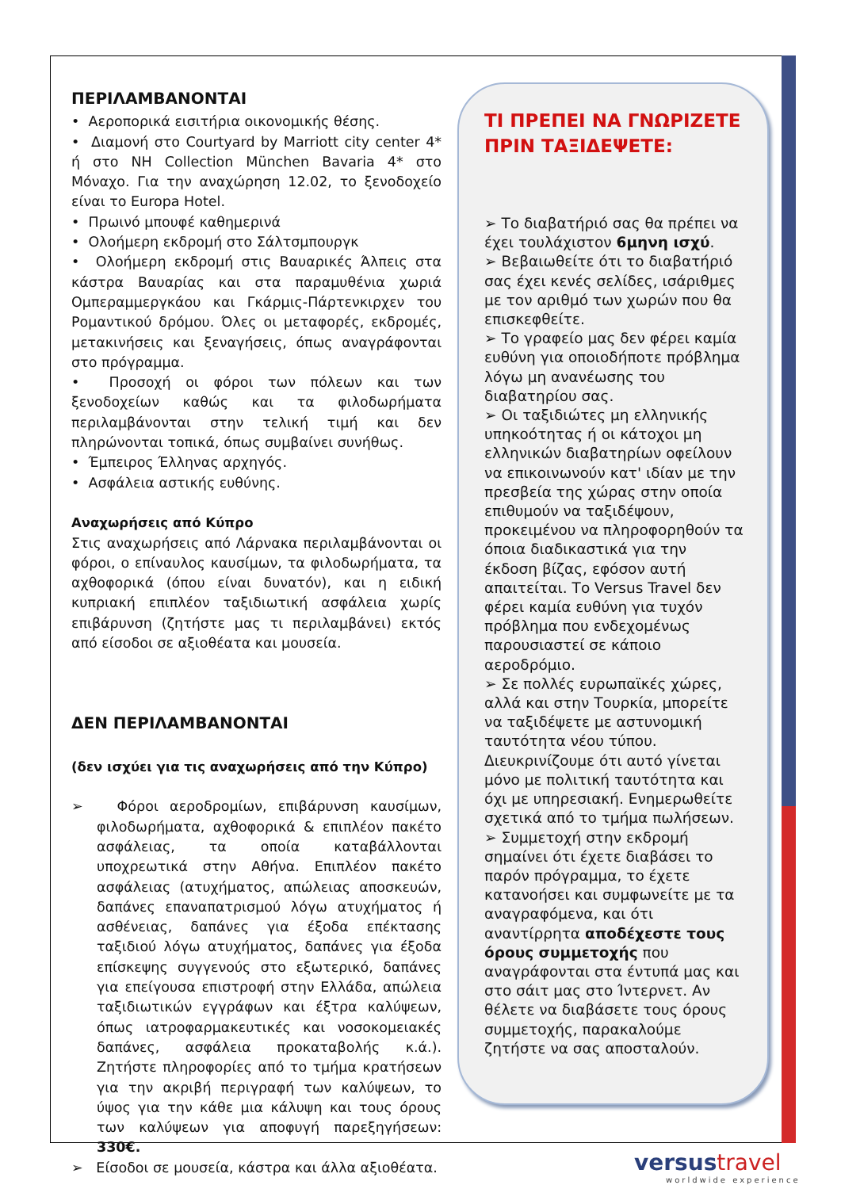ΠΕΡΙΛΑΜΒΑΝΟΝΤΑΙ
• Αεροπορικά εισιτήρια οικονομικής θέσης.
• Διαμονή στο Courtyard by Marriott city center 4* ή στο NH Collection München Bavaria 4* στο Μόναχο. Για την αναχώρηση 12.02, το ξενοδοχείο είναι το Europa Hotel.
• Πρωινό μπουφέ καθημερινά
• Ολοήμερη εκδρομή στο Σάλτσμπουργκ
• Ολοήμερη εκδρομή στις Βαυαρικές Άλπεις στα κάστρα Βαυαρίας και στα παραμυθένια χωριά Ομπεραμμεργκάου και Γκάρμις-Πάρτενκιρχεν του Ρομαντικού δρόμου. Όλες οι μεταφορές, εκδρομές, μετακινήσεις και ξεναγήσεις, όπως αναγράφονται στο πρόγραμμα.
• Προσοχή οι φόροι των πόλεων και των ξενοδοχείων καθώς και τα φιλοδωρήματα περιλαμβάνονται στην τελική τιμή και δεν πληρώνονται τοπικά, όπως συμβαίνει συνήθως.
• Έμπειρος Έλληνας αρχηγός.
• Ασφάλεια αστικής ευθύνης.
Αναχωρήσεις από Κύπρο
Στις αναχωρήσεις από Λάρνακα περιλαμβάνονται οι φόροι, ο επίναυλος καυσίμων, τα φιλοδωρήματα, τα αχθοφορικά (όπου είναι δυνατόν), και η ειδική κυπριακή επιπλέον ταξιδιωτική ασφάλεια χωρίς επιβάρυνση (ζητήστε μας τι περιλαμβάνει) εκτός από είσοδοι σε αξιοθέατα και μουσεία.
ΔΕΝ ΠΕΡΙΛΑΜΒΑΝΟΝΤΑΙ
(δεν ισχύει για τις αναχωρήσεις από την Κύπρο)
➢ Φόροι αεροδρομίων, επιβάρυνση καυσίμων, φιλοδωρήματα, αχθοφορικά & επιπλέον πακέτο ασφάλειας, τα οποία καταβάλλονται υποχρεωτικά στην Αθήνα. Επιπλέον πακέτο ασφάλειας (ατυχήματος, απώλειας αποσκευών, δαπάνες επαναπατρισμού λόγω ατυχήματος ή ασθένειας, δαπάνες για έξοδα επέκτασης ταξιδιού λόγω ατυχήματος, δαπάνες για έξοδα επίσκεψης συγγενούς στο εξωτερικό, δαπάνες για επείγουσα επιστροφή στην Ελλάδα, απώλεια ταξιδιωτικών εγγράφων και έξτρα καλύψεων, όπως ιατροφαρμακευτικές και νοσοκομειακές δαπάνες, ασφάλεια προκαταβολής κ.ά.). Ζητήστε πληροφορίες από το τμήμα κρατήσεων για την ακριβή περιγραφή των καλύψεων, το ύψος για την κάθε μια κάλυψη και τους όρους των καλύψεων για αποφυγή παρεξηγήσεων: 330€.
➢ Είσοδοι σε μουσεία, κάστρα και άλλα αξιοθέατα.
ΤΙ ΠΡΕΠΕΙ ΝΑ ΓΝΩΡΙΖΕΤΕ ΠΡΙΝ ΤΑΞΙΔΕΨΕΤΕ:
➢ Το διαβατήριό σας θα πρέπει να έχει τουλάχιστον 6μηνη ισχύ.
➢ Βεβαιωθείτε ότι το διαβατήριό σας έχει κενές σελίδες, ισάριθμες με τον αριθμό των χωρών που θα επισκεφθείτε.
➢ Το γραφείο μας δεν φέρει καμία ευθύνη για οποιοδήποτε πρόβλημα λόγω μη ανανέωσης του διαβατηρίου σας.
➢ Οι ταξιδιώτες μη ελληνικής υπηκοότητας ή οι κάτοχοι μη ελληνικών διαβατηρίων οφείλουν να επικοινωνούν κατ' ιδίαν με την πρεσβεία της χώρας στην οποία επιθυμούν να ταξιδέψουν, προκειμένου να πληροφορηθούν τα όποια διαδικαστικά για την έκδοση βίζας, εφόσον αυτή απαιτείται. Το Versus Travel δεν φέρει καμία ευθύνη για τυχόν πρόβλημα που ενδεχομένως παρουσιαστεί σε κάποιο αεροδρόμιο.
➢ Σε πολλές ευρωπαϊκές χώρες, αλλά και στην Τουρκία, μπορείτε να ταξιδέψετε με αστυνομική ταυτότητα νέου τύπου. Διευκρινίζουμε ότι αυτό γίνεται μόνο με πολιτική ταυτότητα και όχι με υπηρεσιακή. Ενημερωθείτε σχετικά από το τμήμα πωλήσεων.
➢ Συμμετοχή στην εκδρομή σημαίνει ότι έχετε διαβάσει το παρόν πρόγραμμα, το έχετε κατανοήσει και συμφωνείτε με τα αναγραφόμενα, και ότι αναντίρρητα αποδέχεστε τους όρους συμμετοχής που αναγράφονται στα έντυπά μας και στο σάιτ μας στο Ίντερνετ. Αν θέλετε να διαβάσετε τους όρους συμμετοχής, παρακαλούμε ζητήστε να σας αποσταλούν.
versustravel
worldwide experience